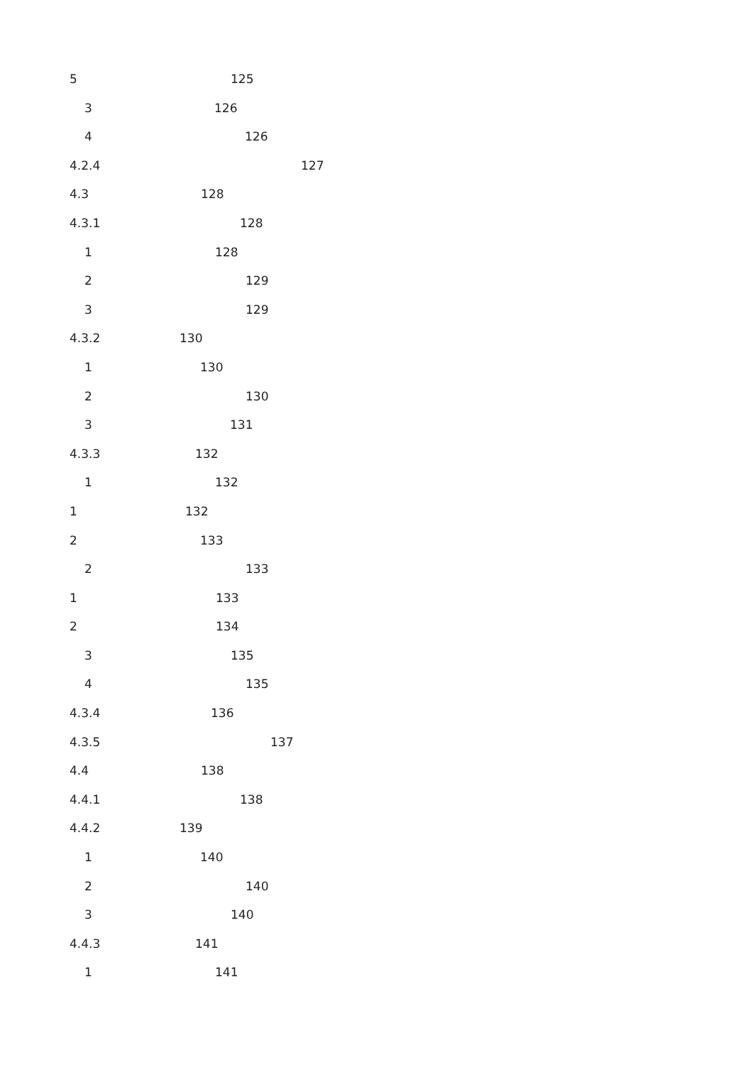5 125
3 126
4 126
4.2.4 127
4.3 128
4.3.1 128
1 128
2 129
3 129
4.3.2 130
1 130
2 130
3 131
4.3.3 132
1 132
1 132
2 133
2 133
1 133
2 134
3 135
4 135
4.3.4 136
4.3.5 137
4.4 138
4.4.1 138
4.4.2 139
1 140
2 140
3 140
4.4.3 141
1 141